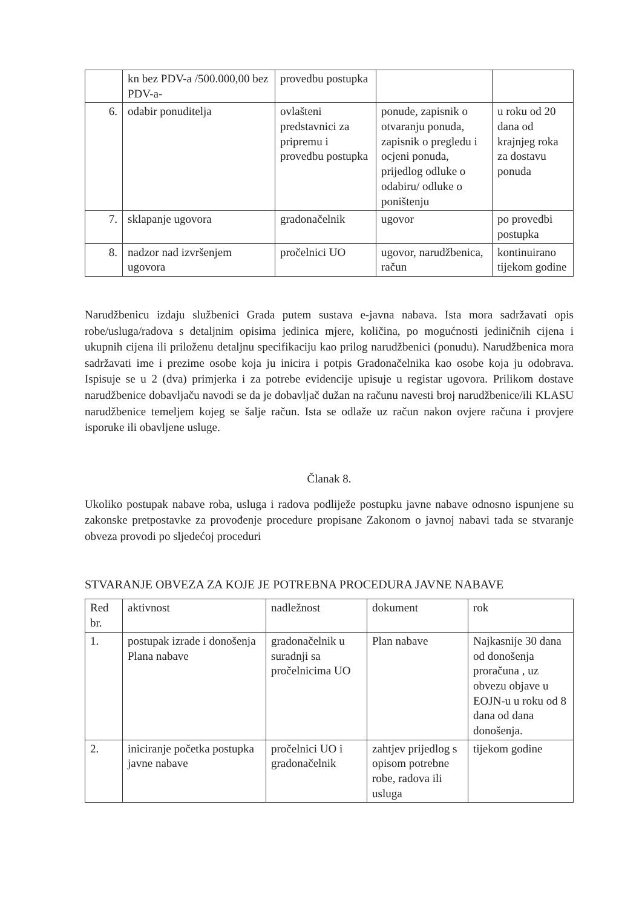| | kn bez PDV-a /500.000,00 bez PDV-a- | provedbu postupka | | |
| 6. | odabir ponuditelja | ovlašteni predstavnici za pripremu i provedbu postupka | ponude, zapisnik o otvaranju ponuda, zapisnik o pregledu i ocjeni ponuda, prijedlog odluke o odabiru/ odluke o poništenju | u roku od 20 dana od krajnjeg roka za dostavu ponuda |
| 7. | sklapanje ugovora | gradonačelnik | ugovor | po provedbi postupka |
| 8. | nadzor nad izvršenjem ugovora | pročelnici UO | ugovor, narudžbenica, račun | kontinuirano tijekom godine |
Narudžbenicu izdaju službenici Grada putem sustava e-javna nabava. Ista mora sadržavati opis robe/usluga/radova s detaljnim opisima jedinica mjere, količina, po mogućnosti jediničnih cijena i ukupnih cijena ili priloženu detaljnu specifikaciju kao prilog narudžbenici (ponudu). Narudžbenica mora sadržavati ime i prezime osobe koja ju inicira i potpis Gradonačelnika kao osobe koja ju odobrava. Ispisuje se u 2 (dva) primjerka i za potrebe evidencije upisuje u registar ugovora. Prilikom dostave narudžbenice dobavljaču navodi se da je dobavljač dužan na računu navesti broj narudžbenice/ili KLASU narudžbenice temeljem kojeg se šalje račun. Ista se odlaže uz račun nakon ovjere računa i provjere isporuke ili obavljene usluge.
Članak 8.
Ukoliko postupak nabave roba, usluga i radova podliježe postupku javne nabave odnosno ispunjene su zakonske pretpostavke za provođenje procedure propisane Zakonom o javnoj nabavi tada se stvaranje obveza provodi po sljedećoj proceduri
STVARANJE OBVEZA ZA KOJE JE POTREBNA PROCEDURA JAVNE NABAVE
| Red br. | aktivnost | nadležnost | dokument | rok |
| 1. | postupak izrade i donošenja Plana nabave | gradonačelnik u suradnji sa pročelnicima UO | Plan nabave | Najkasnije 30 dana od donošenja proračuna , uz obvezu objave u EOJN-u u roku od 8 dana od dana donošenja. |
| 2. | iniciranje početka postupka javne nabave | pročelnici UO i gradonačelnik | zahtjev prijedlog s opisom potrebne robe, radova ili usluga | tijekom godine |